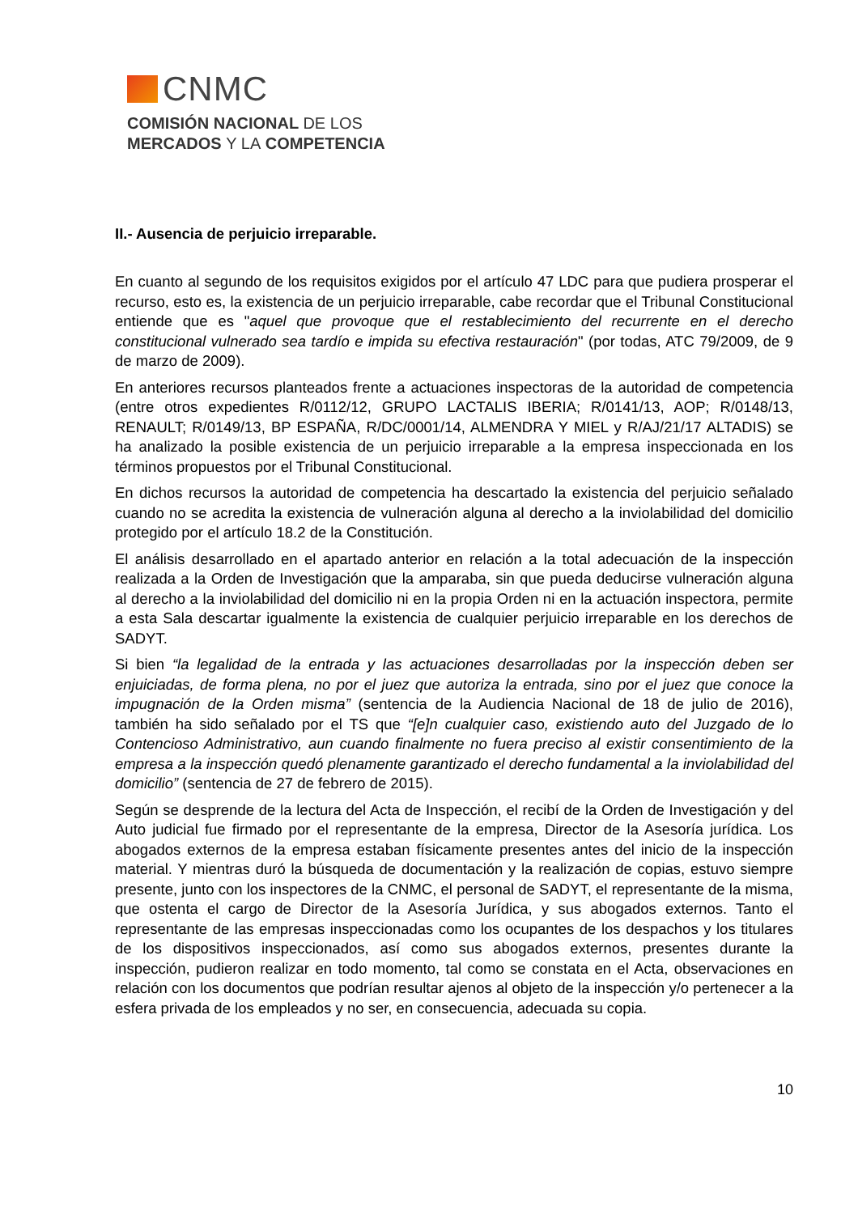CNMC
COMISIÓN NACIONAL DE LOS
MERCADOS Y LA COMPETENCIA
II.- Ausencia de perjuicio irreparable.
En cuanto al segundo de los requisitos exigidos por el artículo 47 LDC para que pudiera prosperar el recurso, esto es, la existencia de un perjuicio irreparable, cabe recordar que el Tribunal Constitucional entiende que es "aquel que provoque que el restablecimiento del recurrente en el derecho constitucional vulnerado sea tardío e impida su efectiva restauración" (por todas, ATC 79/2009, de 9 de marzo de 2009).
En anteriores recursos planteados frente a actuaciones inspectoras de la autoridad de competencia (entre otros expedientes R/0112/12, GRUPO LACTALIS IBERIA; R/0141/13, AOP; R/0148/13, RENAULT; R/0149/13, BP ESPAÑA, R/DC/0001/14, ALMENDRA Y MIEL y R/AJ/21/17 ALTADIS) se ha analizado la posible existencia de un perjuicio irreparable a la empresa inspeccionada en los términos propuestos por el Tribunal Constitucional.
En dichos recursos la autoridad de competencia ha descartado la existencia del perjuicio señalado cuando no se acredita la existencia de vulneración alguna al derecho a la inviolabilidad del domicilio protegido por el artículo 18.2 de la Constitución.
El análisis desarrollado en el apartado anterior en relación a la total adecuación de la inspección realizada a la Orden de Investigación que la amparaba, sin que pueda deducirse vulneración alguna al derecho a la inviolabilidad del domicilio ni en la propia Orden ni en la actuación inspectora, permite a esta Sala descartar igualmente la existencia de cualquier perjuicio irreparable en los derechos de SADYT.
Si bien “la legalidad de la entrada y las actuaciones desarrolladas por la inspección deben ser enjuiciadas, de forma plena, no por el juez que autoriza la entrada, sino por el juez que conoce la impugnación de la Orden misma” (sentencia de la Audiencia Nacional de 18 de julio de 2016), también ha sido señalado por el TS que “[e]n cualquier caso, existiendo auto del Juzgado de lo Contencioso Administrativo, aun cuando finalmente no fuera preciso al existir consentimiento de la empresa a la inspección quedó plenamente garantizado el derecho fundamental a la inviolabilidad del domicilio” (sentencia de 27 de febrero de 2015).
Según se desprende de la lectura del Acta de Inspección, el recibí de la Orden de Investigación y del Auto judicial fue firmado por el representante de la empresa, Director de la Asesoría jurídica. Los abogados externos de la empresa estaban físicamente presentes antes del inicio de la inspección material. Y mientras duró la búsqueda de documentación y la realización de copias, estuvo siempre presente, junto con los inspectores de la CNMC, el personal de SADYT, el representante de la misma, que ostenta el cargo de Director de la Asesoría Jurídica, y sus abogados externos. Tanto el representante de las empresas inspeccionadas como los ocupantes de los despachos y los titulares de los dispositivos inspeccionados, así como sus abogados externos, presentes durante la inspección, pudieron realizar en todo momento, tal como se constata en el Acta, observaciones en relación con los documentos que podrían resultar ajenos al objeto de la inspección y/o pertenecer a la esfera privada de los empleados y no ser, en consecuencia, adecuada su copia.
10